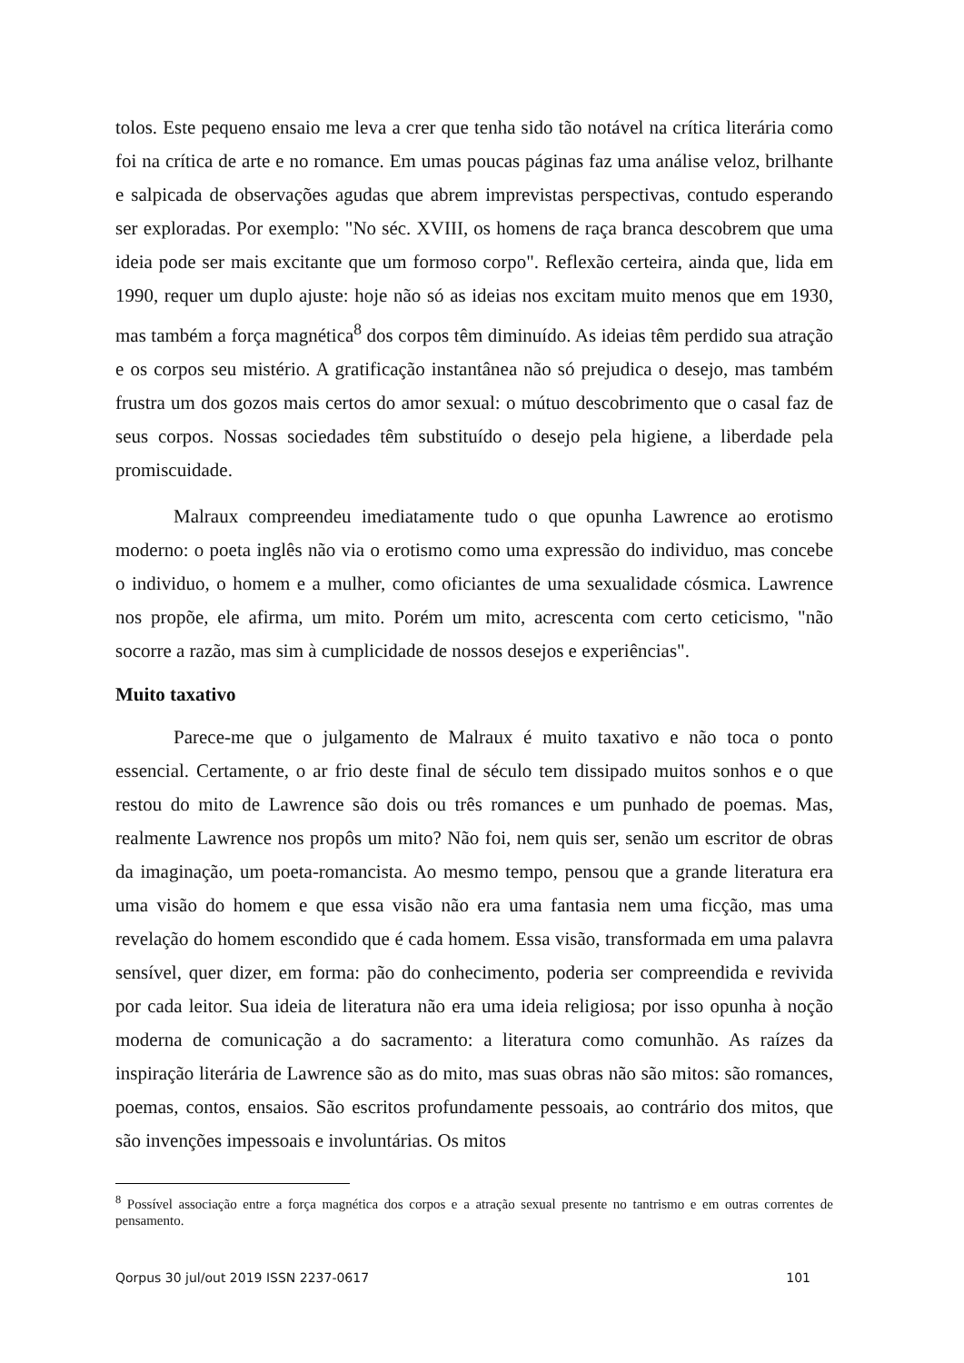tolos. Este pequeno ensaio me leva a crer que tenha sido tão notável na crítica literária como foi na crítica de arte e no romance. Em umas poucas páginas faz uma análise veloz, brilhante e salpicada de observações agudas que abrem imprevistas perspectivas, contudo esperando ser exploradas. Por exemplo: "No séc. XVIII, os homens de raça branca descobrem que uma ideia pode ser mais excitante que um formoso corpo". Reflexão certeira, ainda que, lida em 1990, requer um duplo ajuste: hoje não só as ideias nos excitam muito menos que em 1930, mas também a força magnética<sup>8</sup> dos corpos têm diminuído. As ideias têm perdido sua atração e os corpos seu mistério. A gratificação instantânea não só prejudica o desejo, mas também frustra um dos gozos mais certos do amor sexual: o mútuo descobrimento que o casal faz de seus corpos. Nossas sociedades têm substituído o desejo pela higiene, a liberdade pela promiscuidade.
Malraux compreendeu imediatamente tudo o que opunha Lawrence ao erotismo moderno: o poeta inglês não via o erotismo como uma expressão do individuo, mas concebe o individuo, o homem e a mulher, como oficiantes de uma sexualidade cósmica. Lawrence nos propõe, ele afirma, um mito. Porém um mito, acrescenta com certo ceticismo, "não socorre a razão, mas sim à cumplicidade de nossos desejos e experiências".
Muito taxativo
Parece-me que o julgamento de Malraux é muito taxativo e não toca o ponto essencial. Certamente, o ar frio deste final de século tem dissipado muitos sonhos e o que restou do mito de Lawrence são dois ou três romances e um punhado de poemas. Mas, realmente Lawrence nos propôs um mito? Não foi, nem quis ser, senão um escritor de obras da imaginação, um poeta-romancista. Ao mesmo tempo, pensou que a grande literatura era uma visão do homem e que essa visão não era uma fantasia nem uma ficção, mas uma revelação do homem escondido que é cada homem. Essa visão, transformada em uma palavra sensível, quer dizer, em forma: pão do conhecimento, poderia ser compreendida e revivida por cada leitor. Sua ideia de literatura não era uma ideia religiosa; por isso opunha à noção moderna de comunicação a do sacramento: a literatura como comunhão. As raízes da inspiração literária de Lawrence são as do mito, mas suas obras não são mitos: são romances, poemas, contos, ensaios. São escritos profundamente pessoais, ao contrário dos mitos, que são invenções impessoais e involuntárias. Os mitos
<sup>8</sup> Possível associação entre a força magnética dos corpos e a atração sexual presente no tantrismo e em outras correntes de pensamento.
Qorpus 30 jul/out 2019 ISSN 2237-0617 101